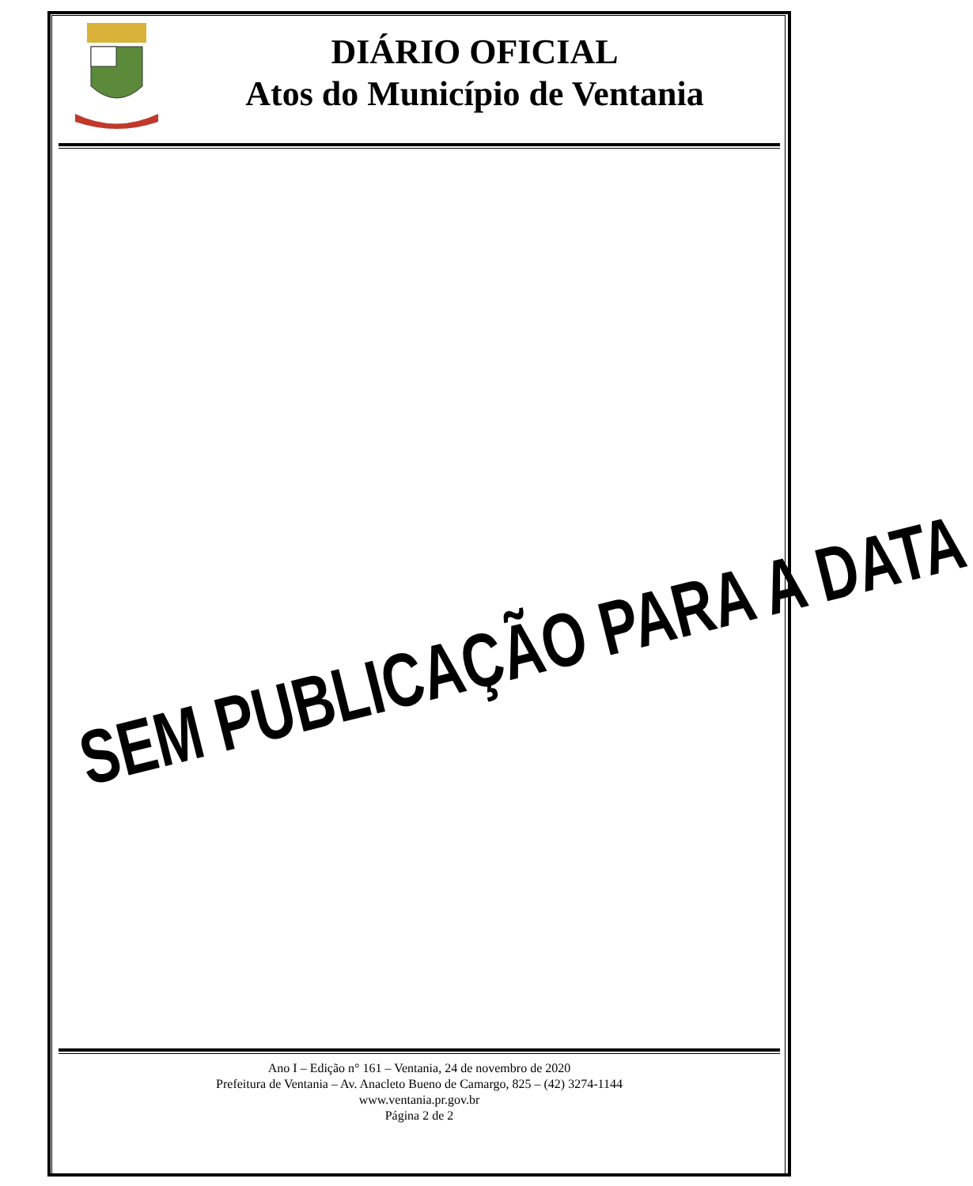DIÁRIO OFICIAL
Atos do Município de Ventania
SEM PUBLICAÇÃO PARA A DATA
Ano I – Edição n° 161 – Ventania, 24 de novembro de 2020
Prefeitura de Ventania – Av. Anacleto Bueno de Camargo, 825 – (42) 3274-1144
www.ventania.pr.gov.br
Página 2 de 2